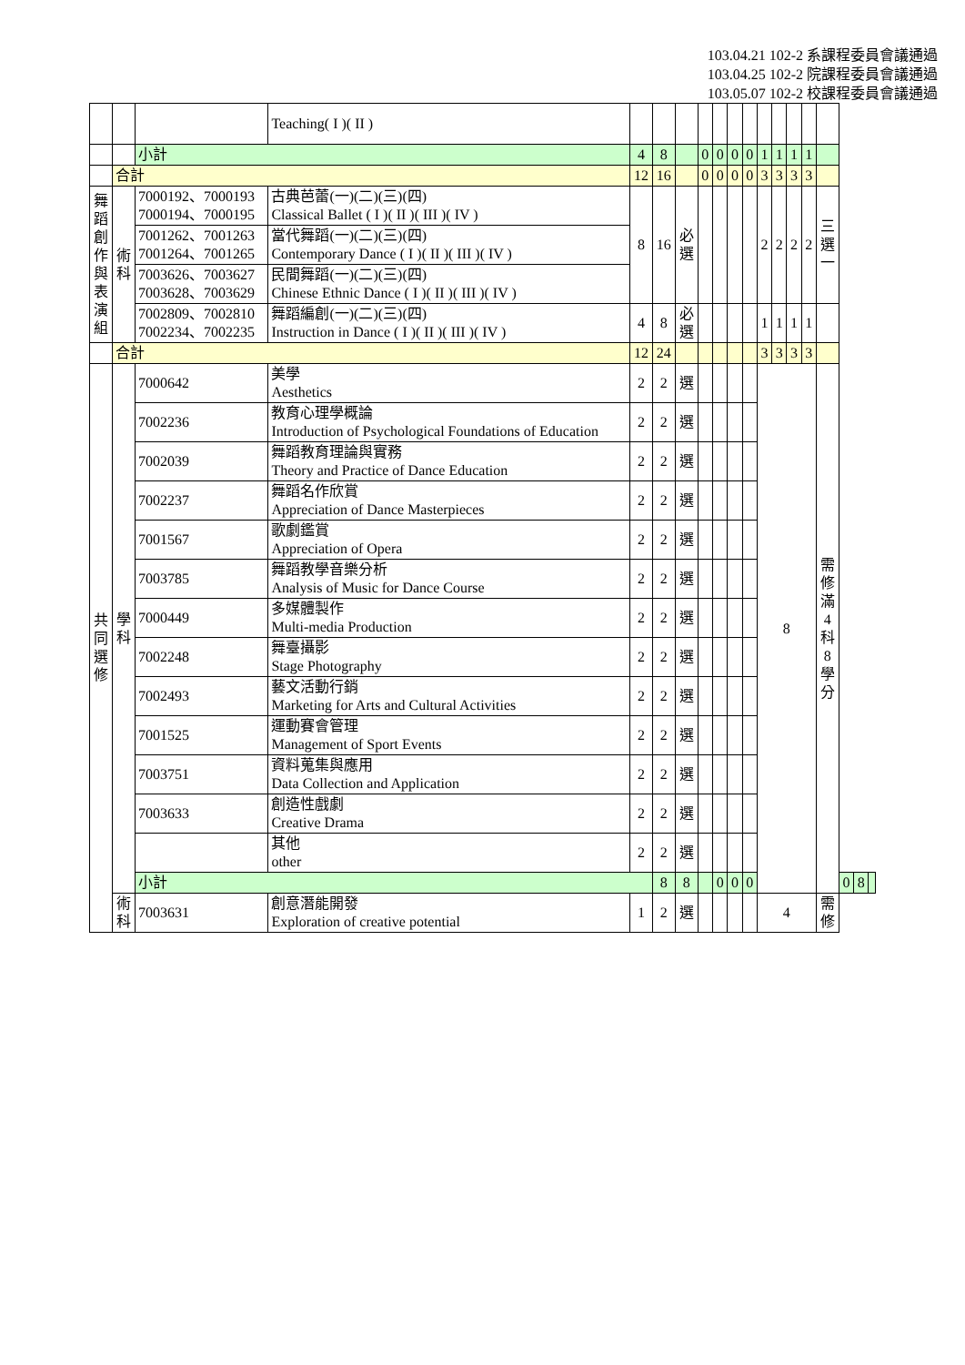103.04.21 102-2 系課程委員會議通過
103.04.25 102-2 院課程委員會議通過
103.05.07 102-2 校課程委員會議通過
| | | | Teaching( I )( II ) | | | | | | | | | | | | | | | |
| | | 小計 | | 4 | 8 | | 0 | 0 | 0 | 0 | 1 | 1 | 1 | 1 | | | | |
| | 合計 | | | 12 | 16 | | 0 | 0 | 0 | 0 | 3 | 3 | 3 | 3 | | | | |
| 舞 蹈 創 作 與 表 演 組 | 術 科 | 7000192、7000193 7000194、7000195 | 古典芭蕾(一)(二)(三)(四) Classical Ballet ( I )( II )( III )( IV ) | 8 | 16 | 必 選 | | | | | 2 | 2 | 2 | 2 | 三 選 一 | | | |
| | | 7001262、7001263 7001264、7001265 | 當代舞蹈(一)(二)(三)(四) Contemporary Dance ( I )( II )( III )( IV ) | | | | | | | | | | | | | | | |
| | | 7003626、7003627 7003628、7003629 | 民間舞蹈(一)(二)(三)(四) Chinese Ethnic Dance ( I )( II )( III )( IV ) | | | | | | | | | | | | | | | |
| | | 7002809、7002810 7002234、7002235 | 舞蹈編創(一)(二)(三)(四) Instruction in Dance ( I )( II )( III )( IV ) | 4 | 8 | 必 選 | | | | | 1 | 1 | 1 | 1 | | | | |
| | 合計 | | | 12 | 24 | | | | | | 3 | 3 | 3 | 3 | | | | |
| 共 同 選 修 | 學 科 | 7000642 | 美學 Aesthetics | 2 | 2 | 選 | | | | | 8 | | | | 需 修 滿 4 科 8 學 分 | | | |
| | | 7002236 | 教育心理學概論 Introduction of Psychological Foundations of Education | 2 | 2 | 選 | | | | | | | | | | | | |
| | | 7002039 | 舞蹈教育理論與實務 Theory and Practice of Dance Education | 2 | 2 | 選 | | | | | | | | | | | | |
| | | 7002237 | 舞蹈名作欣賞 Appreciation of Dance Masterpieces | 2 | 2 | 選 | | | | | | | | | | | | |
| | | 7001567 | 歌劇鑑賞 Appreciation of Opera | 2 | 2 | 選 | | | | | | | | | | | | |
| | | 7003785 | 舞蹈教學音樂分析 Analysis of Music for Dance Course | 2 | 2 | 選 | | | | | | | | | | | | |
| | | 7000449 | 多媒體製作 Multi-media Production | 2 | 2 | 選 | | | | | | | | | | | | |
| | | 7002248 | 舞臺攝影 Stage Photography | 2 | 2 | 選 | | | | | | | | | | | | |
| | | 7002493 | 藝文活動行銷 Marketing for Arts and Cultural Activities | 2 | 2 | 選 | | | | | | | | | | | | |
| | | 7001525 | 運動賽會管理 Management of Sport Events | 2 | 2 | 選 | | | | | | | | | | | | |
| | | 7003751 | 資料蒐集與應用 Data Collection and Application | 2 | 2 | 選 | | | | | | | | | | | | |
| | | 7003633 | 創造性戲劇 Creative Drama | 2 | 2 | 選 | | | | | | | | | | | | |
| | | | 其他 other | 2 | 2 | 選 | | | | | | | | | | | | |
| | | 小計 | | | 8 | 8 | | 0 | 0 | 0 | | | | | | 0 | 8 | |
| | 術 科 | 7003631 | 創意潛能開發 Exploration of creative potential | 1 | 2 | 選 | | | | | 4 | | | | 需 修 | | | |